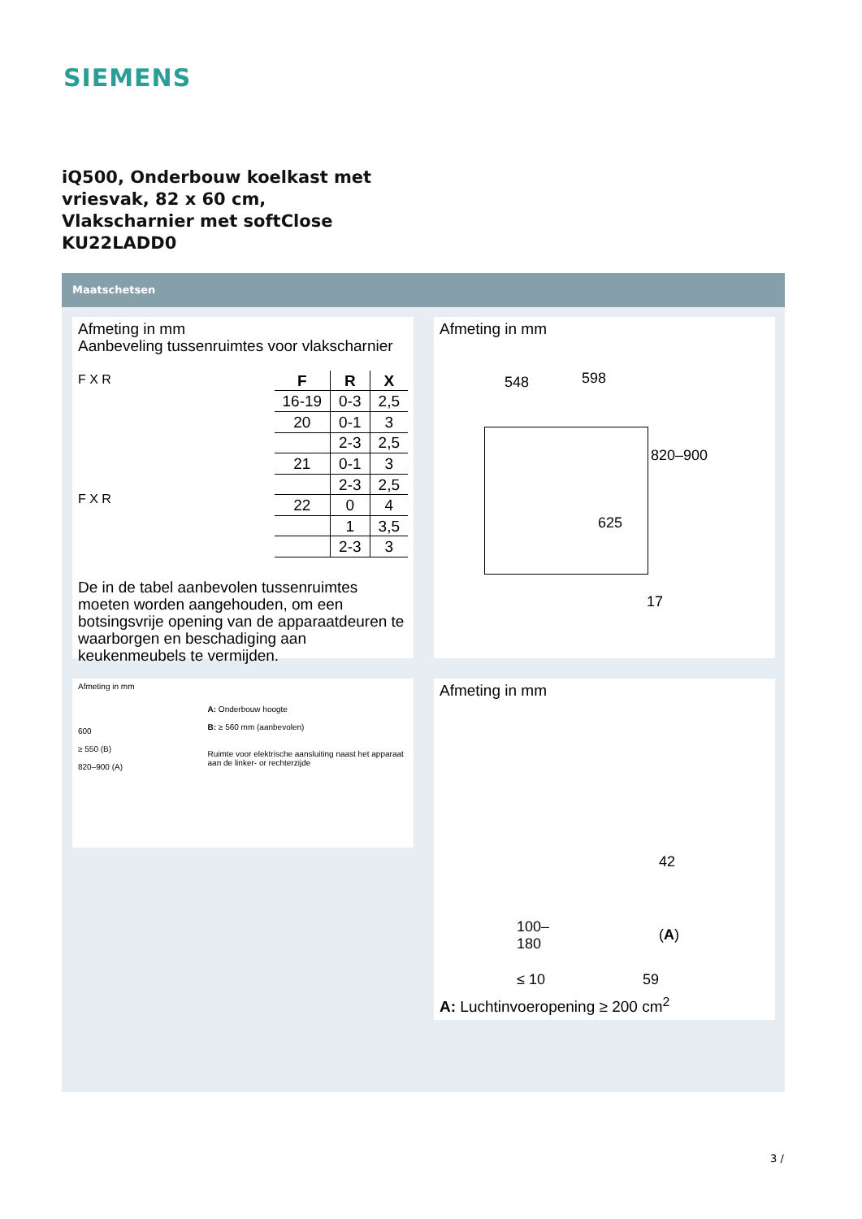SIEMENS
iQ500, Onderbouw koelkast met
vriesvak, 82 x 60 cm,
Vlakscharnier met softClose
KU22LADD0
Maatschetsen
Afmeting in mm
Aanbeveling tussenruimtes voor vlakscharnier
F X R
F X R
| F | R | X |
| --- | --- | --- |
| 16-19 | 0-3 | 2,5 |
| 20 | 0-1 | 3 |
| | 2-3 | 2,5 |
| 21 | 0-1 | 3 |
| | 2-3 | 2,5 |
| 22 | 0 | 4 |
| | 1 | 3,5 |
| | 2-3 | 3 |
De in de tabel aanbevolen tussenruimtes moeten worden aangehouden, om een botsingsvrije opening van de apparaatdeuren te waarborgen en beschadiging aan keukenmeubels te vermijden.
Afmeting in mm
548 598
820–900
625
17
Afmeting in mm
600
≥ 550 (B)
820–900 (A)
A: Onderbouw hoogte
B: ≥ 560 mm (aanbevolen)
Ruimte voor elektrische aansluiting naast het apparaat aan de linker- or rechterzijde
Afmeting in mm
42
(A) 100–
180
≤ 10 59
A: Luchtinvoeropening ≥ 200 cm<sup>2</sup>
3 /